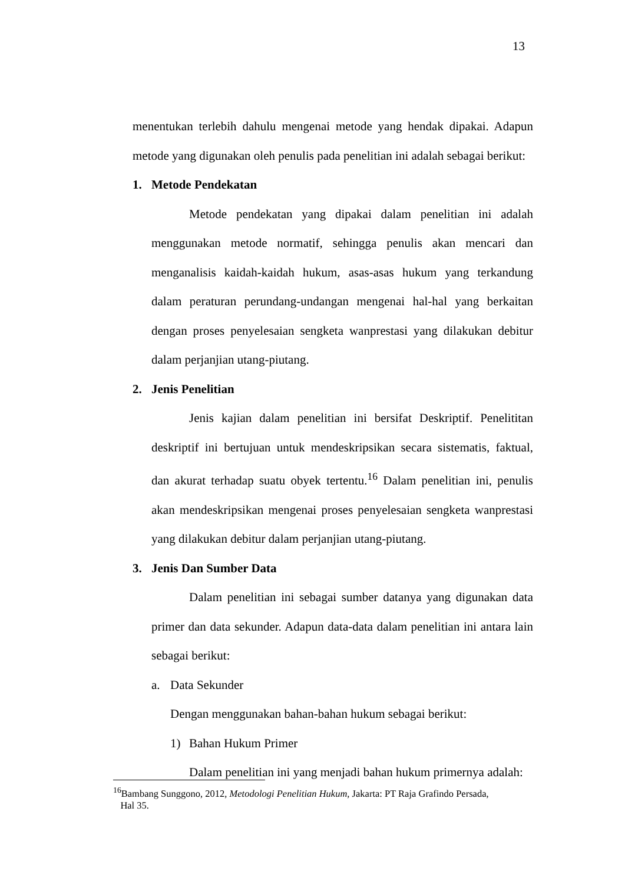13
menentukan terlebih dahulu mengenai metode yang hendak dipakai. Adapun metode yang digunakan oleh penulis pada penelitian ini adalah sebagai berikut:
1. Metode Pendekatan
Metode pendekatan yang dipakai dalam penelitian ini adalah menggunakan metode normatif, sehingga penulis akan mencari dan menganalisis kaidah-kaidah hukum, asas-asas hukum yang terkandung dalam peraturan perundang-undangan mengenai hal-hal yang berkaitan dengan proses penyelesaian sengketa wanprestasi yang dilakukan debitur dalam perjanjian utang-piutang.
2. Jenis Penelitian
Jenis kajian dalam penelitian ini bersifat Deskriptif. Penelititan deskriptif ini bertujuan untuk mendeskripsikan secara sistematis, faktual, dan akurat terhadap suatu obyek tertentu.<sup>16</sup> Dalam penelitian ini, penulis akan mendeskripsikan mengenai proses penyelesaian sengketa wanprestasi yang dilakukan debitur dalam perjanjian utang-piutang.
3. Jenis Dan Sumber Data
Dalam penelitian ini sebagai sumber datanya yang digunakan data primer dan data sekunder. Adapun data-data dalam penelitian ini antara lain sebagai berikut:
a. Data Sekunder
Dengan menggunakan bahan-bahan hukum sebagai berikut:
1) Bahan Hukum Primer
Dalam penelitian ini yang menjadi bahan hukum primernya adalah:
<sup>16</sup> Bambang Sunggono, 2012, Metodologi Penelitian Hukum, Jakarta: PT Raja Grafindo Persada,
Hal 35.